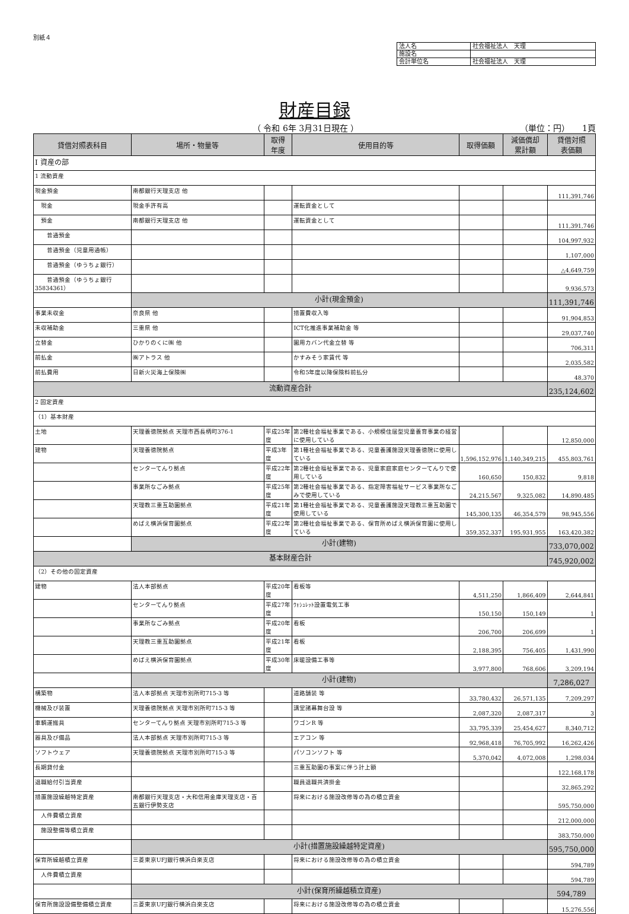別紙４
| 法人名 | 社会福祉法人 天理 |
| 施設名 | |
| 会計単位名 | 社会福祉法人 天理 |
財産目録
（ 令和 6年 3月31日現在 ） （単位：円）　　1頁
| 貸借対照表科目 | 場所・物量等 | 取得 年度 | 使用目的等 | 取得価額 | 減価償却 累計額 | 貸借対照 表価額 |
| --- | --- | --- | --- | --- | --- | --- |
| Ⅰ 資産の部 | | | | | | |
| 1 流動資産 | | | | | | |
| 現金預金 | 南都銀行天理支店 他 | | | | | 111,391,746 |
| 現金 | 現金手許有高 | | 運転資金として | | | |
| 預金 | 南都銀行天理支店 他 | | 運転資金として | | | 111,391,746 |
| 普通預金 | | | | | | 104,997,932 |
| 普通預金（児童用通帳） | | | | | | 1,107,000 |
| 普通預金（ゆうちょ銀行） | | | | | | △4,649,759 |
| 普通預金（ゆうちょ銀行 35834361） | | | | | | 9,936,573 |
| | 小計(現金預金) | | | | | 111,391,746 |
| 事業未収金 | 奈良県 他 | | 措置費収入等 | | | 91,904,853 |
| 未収補助金 | 三重県 他 | | ICT化推進事業補助金 等 | | | 29,037,740 |
| 立替金 | ひかりのくに㈱ 他 | | 園用カバン代金立替 等 | | | 706,311 |
| 前払金 | ㈱アトラス 他 | | かすみそう家賃代 等 | | | 2,035,582 |
| 前払費用 | 日新火災海上保険㈱ | | 令和5年度以降保険料前払分 | | | 48,370 |
| 流動資産合計 | | | | | | 235,124,602 |
| 2 固定資産 | | | | | | |
| （1）基本財産 | | | | | | |
| 土地 | 天理養徳院拠点 天理市西長柄町376-1 | 平成25年度 | 第2種社会福祉事業である、小規模住居型児童養育事業の経営に使用している | | | 12,850,000 |
| 建物 | 天理養徳院拠点 | 平成3年度 | 第1種社会福祉事業である、児童養護施設天理養徳院に使用している | 1,596,152,976 | 1,140,349,215 | 455,803,761 |
| | センターてんり拠点 | 平成22年度 | 第2種社会福祉事業である、児童家庭家庭センターてんりで使用している | 160,650 | 150,832 | 9,818 |
| | 事業所なごみ拠点 | 平成25年度 | 第2種社会福祉事業である、指定障害福祉サービス事業所なごみで使用している | 24,215,567 | 9,325,082 | 14,890,485 |
| | 天理教三重互助園拠点 | 平成21年度 | 第1種社会福祉事業である、児童養護施設天理教三重互助園で使用している | 145,300,135 | 46,354,579 | 98,945,556 |
| | めばえ横浜保育園拠点 | 平成22年度 | 第2種社会福祉事業である、保育所めばえ横浜保育園に使用している | 359,352,337 | 195,931,955 | 163,420,382 |
| | 小計(建物) | | | | | 733,070,002 |
| 基本財産合計 | | | | | | 745,920,002 |
| （2）その他の固定資産 | | | | | | |
| 建物 | 法人本部拠点 | 平成20年度 | 看板等 | 4,511,250 | 1,866,409 | 2,644,841 |
| | センターてんり拠点 | 平成27年度 | ｳｫｼｭﾚｯﾄ設置電気工事 | 150,150 | 150,149 | 1 |
| | 事業所なごみ拠点 | 平成20年度 | 看板 | 206,700 | 206,699 | 1 |
| | 天理教三重互助園拠点 | 平成21年度 | 看板 | 2,188,395 | 756,405 | 1,431,990 |
| | めばえ横浜保育園拠点 | 平成30年度 | 床暖設備工事等 | 3,977,800 | 768,606 | 3,209,194 |
| | 小計(建物) | | | | | 7,286,027 |
| 構築物 | 法人本部拠点 天理市別所町715-3 等 | | 道路舗装 等 | 33,780,432 | 26,571,135 | 7,209,297 |
| 機械及び装置 | 天理養徳院拠点 天理市別所町715-3 等 | | 講堂諸幕舞台設 等 | 2,087,320 | 2,087,317 | 3 |
| 車輌運搬具 | センターてんり拠点 天理市別所町715-3 等 | | ワゴンR 等 | 33,795,339 | 25,454,627 | 8,340,712 |
| 器具及び備品 | 法人本部拠点 天理市別所町715-3 等 | | エアコン 等 | 92,968,418 | 76,705,992 | 16,262,426 |
| ソフトウェア | 天理養徳院拠点 天理市別所町715-3 等 | | パソコンソフト 等 | 5,370,042 | 4,072,008 | 1,298,034 |
| 長期貸付金 | | | 三重互助園の事案に伴う計上額 | | | 122,168,178 |
| 退職給付引当資産 | | | 職員退職共済掛金 | | | 32,865,292 |
| 措置施設繰越特定資産 | 南都銀行天理支店・大和信用金庫天理支店・百五銀行伊勢支店 | | 将来における施設改修等の為の積立資金 | | | 595,750,000 |
| 人件費積立資産 | | | | | | 212,000,000 |
| 施設整備等積立資産 | | | | | | 383,750,000 |
| | 小計(措置施設繰越特定資産) | | | | | 595,750,000 |
| 保育所繰越積立資産 | 三菱東京UFJ銀行横浜白楽支店 | | 将来における施設改修等の為の積立資金 | | | 594,789 |
| 人件費積立資産 | | | | | | 594,789 |
| | 小計(保育所繰越積立資産) | | | | | 594,789 |
| 保育所施設設備整備積立資産 | 三菱東京UFJ銀行横浜白楽支店 | | 将来における施設改修等の為の積立資金 | | | 15,276,556 |